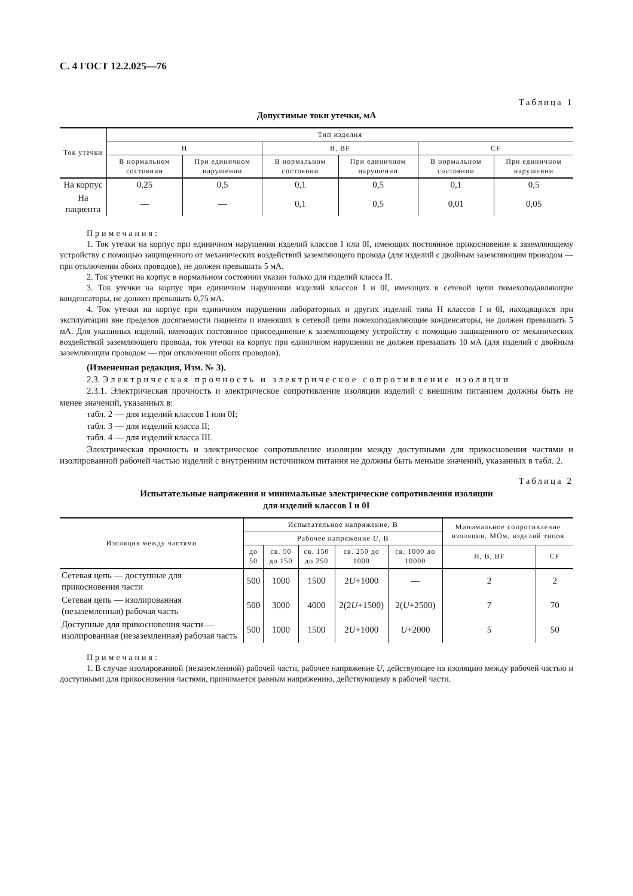С. 4 ГОСТ 12.2.025—76
Таблица 1
Допустимые токи утечки, мА
| Ток утечки | Тип изделия | | | | | |
| --- | --- | --- | --- | --- | --- | --- |
| | Н | | В, BF | | CF | |
| | В нормальном состоянии | При единичном нарушении | В нормальном состоянии | При единичном нарушении | В нормальном состоянии | При единичном нарушении |
| На корпус | 0,25 | 0,5 | 0,1 | 0,5 | 0,1 | 0,5 |
| На пациента | — | — | 0,1 | 0,5 | 0,01 | 0,05 |
Примечания:
1. Ток утечки на корпус при единичном нарушении изделий классов I или 0I, имеющих постоянное прикосновение к заземляющему устройству с помощью защищенного от механических воздействий заземляющего провода (для изделий с двойным заземляющим проводом — при отключении обоих проводов), не должен превышать 5 мА.
2. Ток утечки на корпус в нормальном состоянии указан только для изделий класса II.
3. Ток утечки на корпус при единичном нарушении изделий классов I и 0I, имеющих в сетевой цепи помехоподавляющие конденсаторы, не должен превышать 0,75 мА.
4. Ток утечки на корпус при единичном нарушении лабораторных и других изделий типа Н классов I и 0I, находящихся при эксплуатации вне пределов досягаемости пациента и имеющих в сетевой цепи помехоподавляющие конденсаторы, не должен превышать 5 мА. Для указанных изделий, имеющих постоянное присоединение к заземляющему устройству с помощью защищенного от механических воздействий заземляющего провода, ток утечки на корпус при единичном нарушении не должен превышать 10 мА (для изделий с двойным заземляющим проводом — при отключении обоих проводов).
(Измененная редакция, Изм. № 3).
2.3. Электрическая прочность и электрическое сопротивление изоляции
2.3.1. Электрическая прочность и электрическое сопротивление изоляции изделий с внешним питанием должны быть не менее значений, указанных в:
табл. 2 — для изделий классов I или 0I;
табл. 3 — для изделий класса II;
табл. 4 — для изделий класса III.
Электрическая прочность и электрическое сопротивление изоляции между доступными для прикосновения частями и изолированной рабочей частью изделий с внутренним источником питания не должны быть меньше значений, указанных в табл. 2.
Таблица 2
Испытательные напряжения и минимальные электрические сопротивления изоляции
для изделий классов I и 0I
| Изоляция между частями | Испытательное напряжение, В | | | | | Минимальное сопротивление изоляции, МОм, изделий типов | |
| --- | --- | --- | --- | --- | --- | --- | --- |
| | Рабочее напряжение U , В | | | | | | |
| | до 50 | св. 50 до 150 | св. 150 до 250 | св. 250 до 1000 | св. 1000 до 10000 | Н, В, BF | CF |
| Сетевая цепь — доступные для прикосновения части | 500 | 1000 | 1500 | 2 U +1000 | — | 2 | 2 |
| Сетевая цепь — изолированная (незаземленная) рабочая часть | 500 | 3000 | 4000 | 2(2 U +1500) | 2( U +2500) | 7 | 70 |
| Доступные для прикосновения части — изолированная (незаземленная) рабочая часть | 500 | 1000 | 1500 | 2 U +1000 | U +2000 | 5 | 50 |
Примечания:
1. В случае изолированной (незаземленной) рабочей части, рабочее напряжение U, действующее на изоляцию между рабочей частью и доступными для прикосновения частями, принимается равным напряжению, действующему в рабочей части.